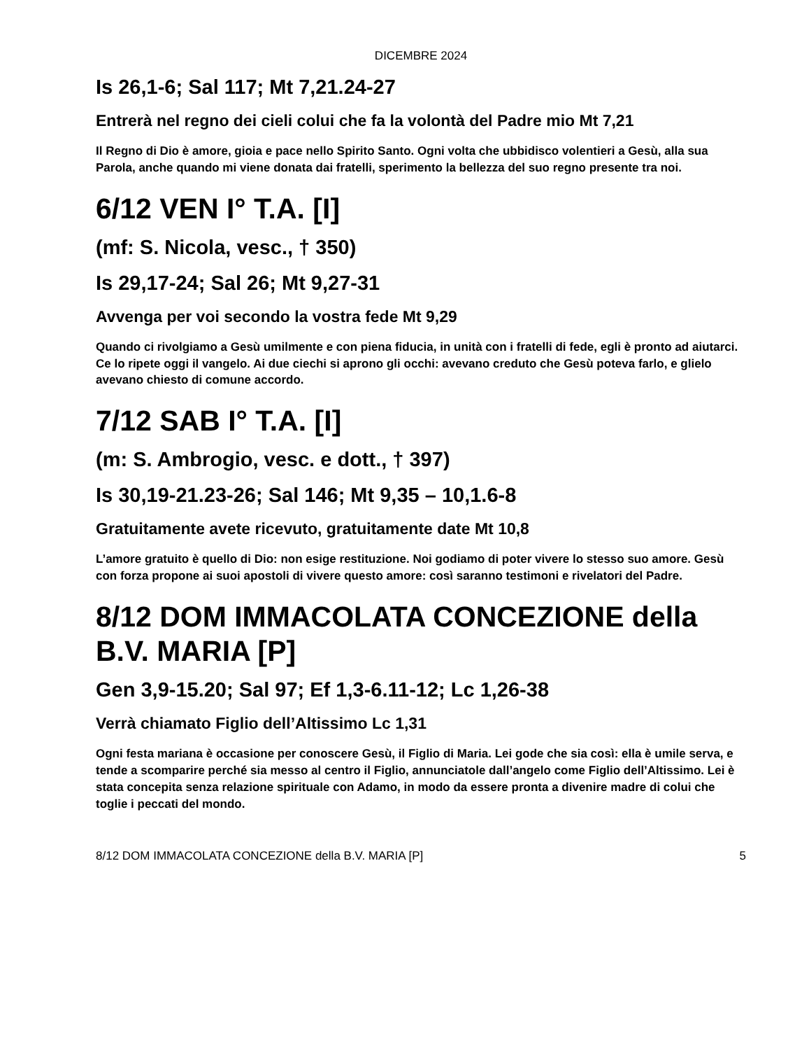DICEMBRE 2024
Is 26,1-6; Sal 117; Mt 7,21.24-27
Entrerà nel regno dei cieli colui che fa la volontà del Padre mio Mt 7,21
Il Regno di Dio è amore, gioia e pace nello Spirito Santo. Ogni volta che ubbidisco volentieri a Gesù, alla sua Parola, anche quando mi viene donata dai fratelli, sperimento la bellezza del suo regno presente tra noi.
6/12 VEN I° T.A. [I]
(mf: S. Nicola, vesc., † 350)
Is 29,17-24; Sal 26; Mt 9,27-31
Avvenga per voi secondo la vostra fede Mt 9,29
Quando ci rivolgiamo a Gesù umilmente e con piena fiducia, in unità con i fratelli di fede, egli è pronto ad aiutarci. Ce lo ripete oggi il vangelo. Ai due ciechi si aprono gli occhi: avevano creduto che Gesù poteva farlo, e glielo avevano chiesto di comune accordo.
7/12 SAB I° T.A. [I]
(m: S. Ambrogio, vesc. e dott., † 397)
Is 30,19-21.23-26; Sal 146; Mt 9,35 – 10,1.6-8
Gratuitamente avete ricevuto, gratuitamente date Mt 10,8
L’amore gratuito è quello di Dio: non esige restituzione. Noi godiamo di poter vivere lo stesso suo amore. Gesù con forza propone ai suoi apostoli di vivere questo amore: così saranno testimoni e rivelatori del Padre.
8/12 DOM IMMACOLATA CONCEZIONE della B.V. MARIA [P]
Gen 3,9-15.20; Sal 97; Ef 1,3-6.11-12; Lc 1,26-38
Verrà chiamato Figlio dell’Altissimo Lc 1,31
Ogni festa mariana è occasione per conoscere Gesù, il Figlio di Maria. Lei gode che sia così: ella è umile serva, e tende a scomparire perché sia messo al centro il Figlio, annunciatole dall’angelo come Figlio dell’Altissimo. Lei è stata concepita senza relazione spirituale con Adamo, in modo da essere pronta a divenire madre di colui che toglie i peccati del mondo.
8/12 DOM IMMACOLATA CONCEZIONE della B.V. MARIA [P] 5